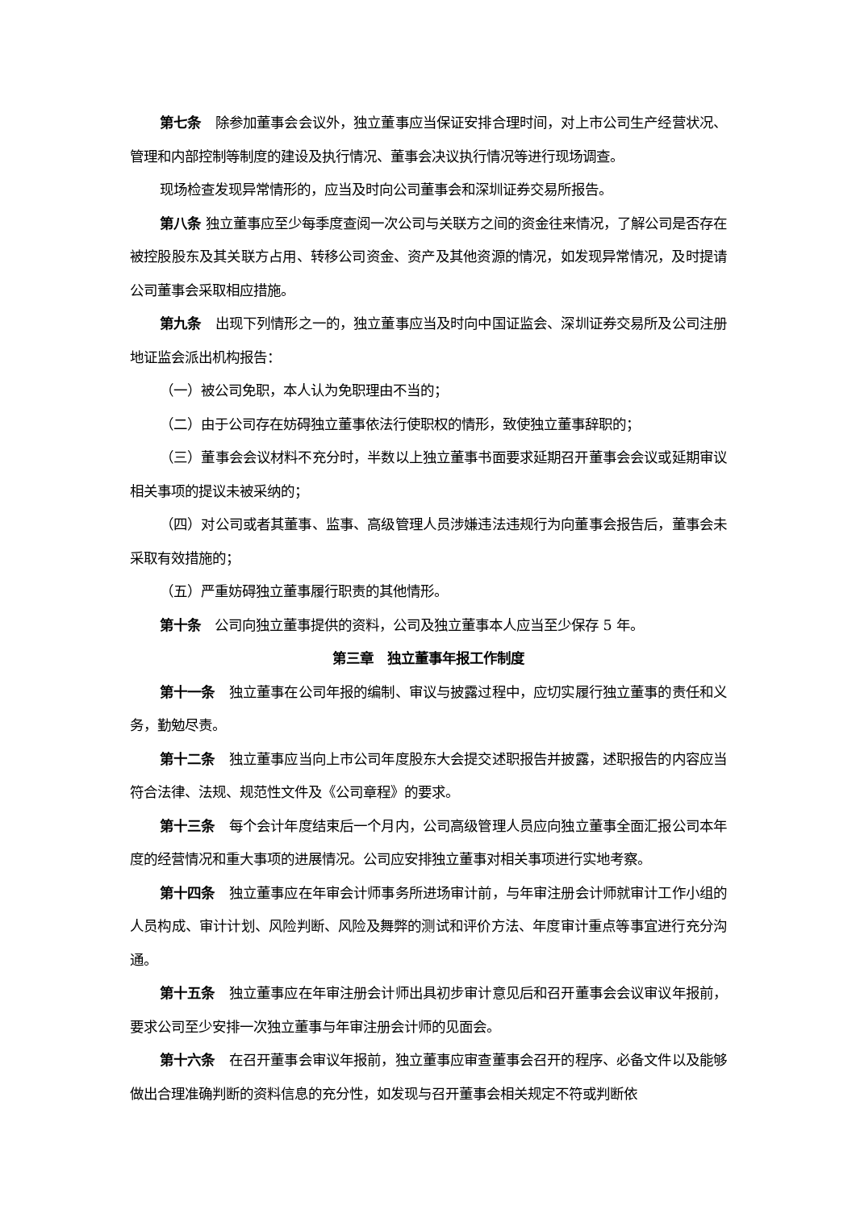第七条　除参加董事会会议外，独立董事应当保证安排合理时间，对上市公司生产经营状况、管理和内部控制等制度的建设及执行情况、董事会决议执行情况等进行现场调查。
现场检查发现异常情形的，应当及时向公司董事会和深圳证券交易所报告。
第八条 独立董事应至少每季度查阅一次公司与关联方之间的资金往来情况，了解公司是否存在被控股股东及其关联方占用、转移公司资金、资产及其他资源的情况，如发现异常情况，及时提请公司董事会采取相应措施。
第九条　出现下列情形之一的，独立董事应当及时向中国证监会、深圳证券交易所及公司注册地证监会派出机构报告：
（一）被公司免职，本人认为免职理由不当的；
（二）由于公司存在妨碍独立董事依法行使职权的情形，致使独立董事辞职的；
（三）董事会会议材料不充分时，半数以上独立董事书面要求延期召开董事会会议或延期审议相关事项的提议未被采纳的；
（四）对公司或者其董事、监事、高级管理人员涉嫌违法违规行为向董事会报告后，董事会未采取有效措施的；
（五）严重妨碍独立董事履行职责的其他情形。
第十条　公司向独立董事提供的资料，公司及独立董事本人应当至少保存 5 年。
第三章　独立董事年报工作制度
第十一条　独立董事在公司年报的编制、审议与披露过程中，应切实履行独立董事的责任和义务，勤勉尽责。
第十二条　独立董事应当向上市公司年度股东大会提交述职报告并披露，述职报告的内容应当符合法律、法规、规范性文件及《公司章程》的要求。
第十三条　每个会计年度结束后一个月内，公司高级管理人员应向独立董事全面汇报公司本年度的经营情况和重大事项的进展情况。公司应安排独立董事对相关事项进行实地考察。
第十四条　独立董事应在年审会计师事务所进场审计前，与年审注册会计师就审计工作小组的人员构成、审计计划、风险判断、风险及舞弊的测试和评价方法、年度审计重点等事宜进行充分沟通。
第十五条　独立董事应在年审注册会计师出具初步审计意见后和召开董事会会议审议年报前，要求公司至少安排一次独立董事与年审注册会计师的见面会。
第十六条　在召开董事会审议年报前，独立董事应审查董事会召开的程序、必备文件以及能够做出合理准确判断的资料信息的充分性，如发现与召开董事会相关规定不符或判断依